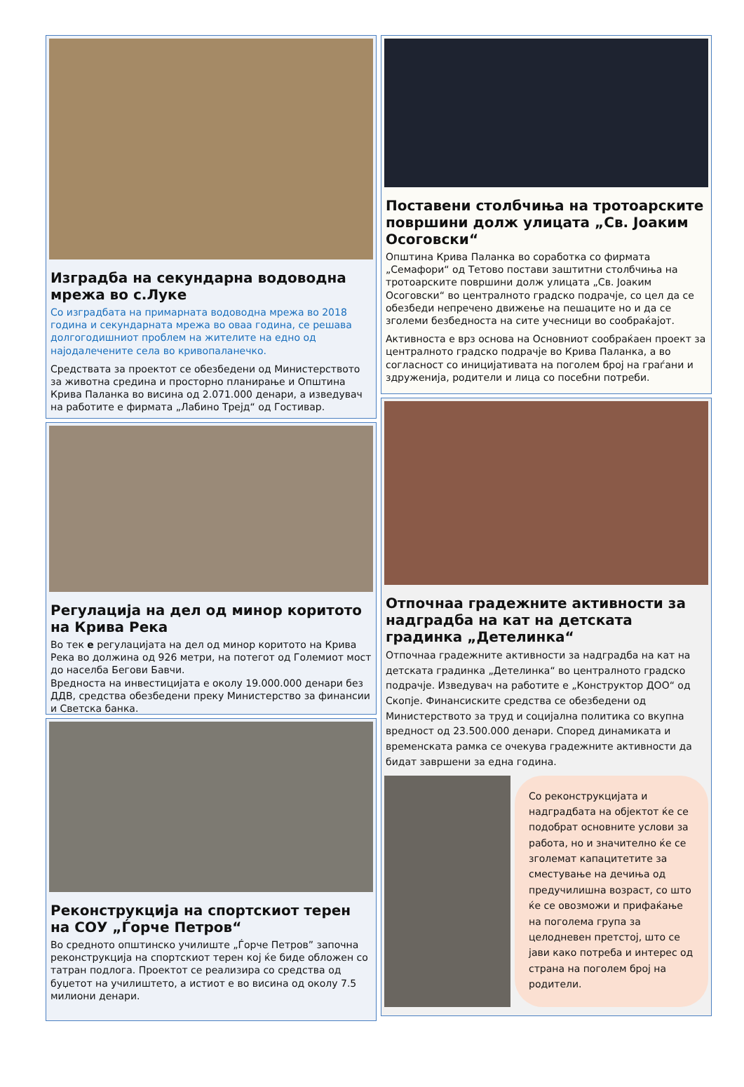Изградба на секундарна водоводна мрежа во с.Луке
Со изградбата на примарната водоводна мрежа во 2018 година и секундарната мрежа во оваа година, се решава долгогодишниот проблем на жителите на едно од најодалечените села во кривопаланечко.
Средствата за проектот се обезбедени од Министерството за животна средина и просторно планирање и Општина Крива Паланка во висина од 2.071.000 денари, а изведувач на работите е фирмата „Лабино Трејд“ од Гостивар.
Регулација на дел од минор коритото на Крива Река
Во тек е регулацијата на дел од минор коритото на Крива Река во должина од 926 метри, на потегот од Големиот мост до населба Бегови Бавчи.
Вредноста на инвестицијата е околу 19.000.000 денари без ДДВ, средства обезбедени преку Министерство за финансии и Светска банка.
Реконструкција на спортскиот терен на СОУ „Ѓорче Петров“
Во средното општинско училиште „Ѓорче Петров” започна реконструкција на спортскиот терен кој ќе биде обложен со татран подлога. Проектот се реализира со средства од буџетот на училиштето, а истиот е во висина од околу 7.5 милиони денари.
Поставени столбчиња на тротоарските површини долж улицата „Св. Јоаким Осоговски“
Општина Крива Паланка во соработка со фирмата „Семафори“ од Тетово постави заштитни столбчиња на тротоарските површини долж улицата „Св. Јоаким Осоговски“ во централното градско подрачје, со цел да се обезбеди непречено движење на пешаците но и да се зголеми безбедноста на сите учесници во сообраќајот.
Активноста е врз основа на Основниот сообраќаен проект за централното градско подрачје во Крива Паланка, а во согласност со иницијативата на поголем број на граѓани и здруженија, родители и лица со посебни потреби.
Отпочнаа градежните активности за надградба на кат на детската градинка „Детелинка“
Отпочнаа градежните активности за надградба на кат на детската градинка „Детелинка“ во централното градско подрачје. Изведувач на работите е „Конструктор ДОО“ од Скопје. Финансиските средства се обезбедени од Министерството за труд и социјална политика со вкупна вредност од 23.500.000 денари. Според динамиката и временската рамка се очекува градежните активности да бидат завршени за една година.
Со реконструкцијата и надградбата на објектот ќе се подобрат основните услови за работа, но и значително ќе се зголемат капацитетите за сместување на дечиња од предучилишна возраст, со што ќе се овозможи и прифаќање на поголема група за целодневен претстој, што се јави како потреба и интерес од страна на поголем број на родители.